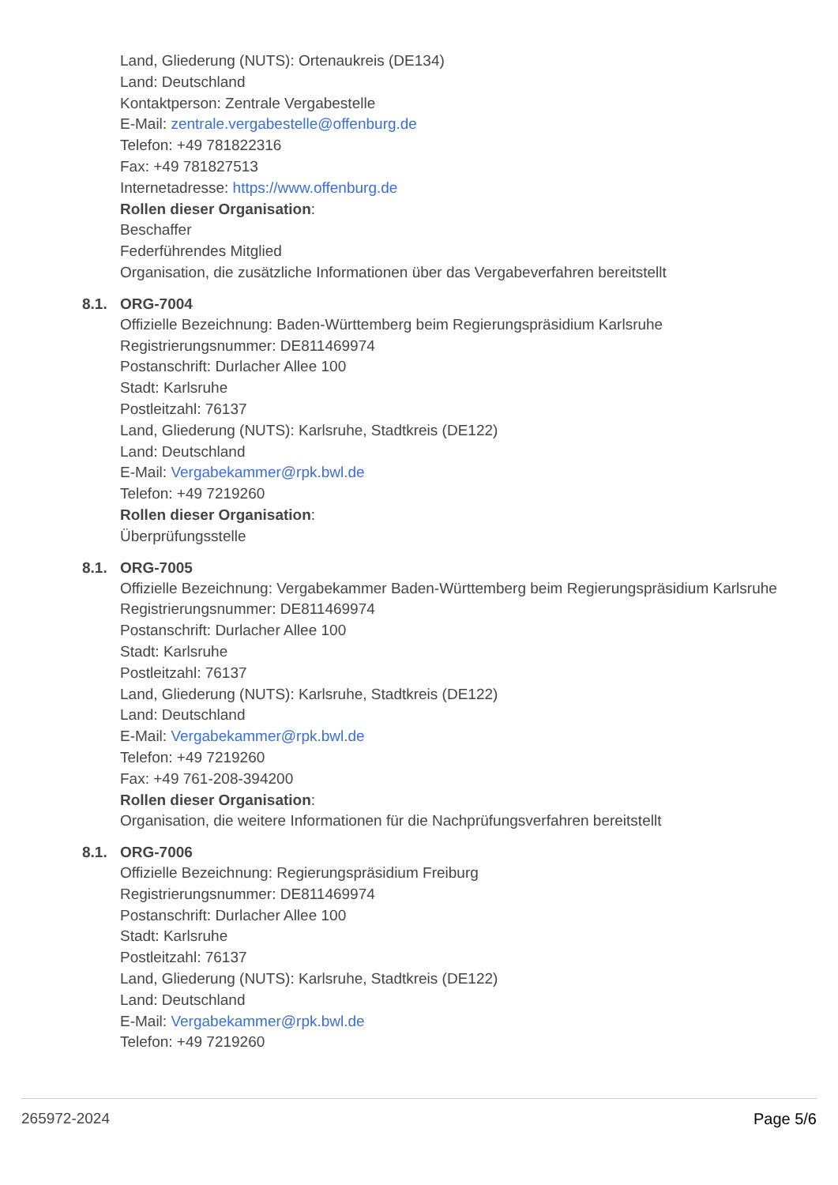Land, Gliederung (NUTS): Ortenaukreis (DE134)
Land: Deutschland
Kontaktperson: Zentrale Vergabestelle
E-Mail: zentrale.vergabestelle@offenburg.de
Telefon: +49 781822316
Fax: +49 781827513
Internetadresse: https://www.offenburg.de
Rollen dieser Organisation:
Beschaffer
Federführendes Mitglied
Organisation, die zusätzliche Informationen über das Vergabeverfahren bereitstellt
8.1. ORG-7004
Offizielle Bezeichnung: Baden-Württemberg beim Regierungspräsidium Karlsruhe
Registrierungsnummer: DE811469974
Postanschrift: Durlacher Allee 100
Stadt: Karlsruhe
Postleitzahl: 76137
Land, Gliederung (NUTS): Karlsruhe, Stadtkreis (DE122)
Land: Deutschland
E-Mail: Vergabekammer@rpk.bwl.de
Telefon: +49 7219260
Rollen dieser Organisation:
Überprüfungsstelle
8.1. ORG-7005
Offizielle Bezeichnung: Vergabekammer Baden-Württemberg beim Regierungspräsidium Karlsruhe
Registrierungsnummer: DE811469974
Postanschrift: Durlacher Allee 100
Stadt: Karlsruhe
Postleitzahl: 76137
Land, Gliederung (NUTS): Karlsruhe, Stadtkreis (DE122)
Land: Deutschland
E-Mail: Vergabekammer@rpk.bwl.de
Telefon: +49 7219260
Fax: +49 761-208-394200
Rollen dieser Organisation:
Organisation, die weitere Informationen für die Nachprüfungsverfahren bereitstellt
8.1. ORG-7006
Offizielle Bezeichnung: Regierungspräsidium Freiburg
Registrierungsnummer: DE811469974
Postanschrift: Durlacher Allee 100
Stadt: Karlsruhe
Postleitzahl: 76137
Land, Gliederung (NUTS): Karlsruhe, Stadtkreis (DE122)
Land: Deutschland
E-Mail: Vergabekammer@rpk.bwl.de
Telefon: +49 7219260
265972-2024 Page 5/6